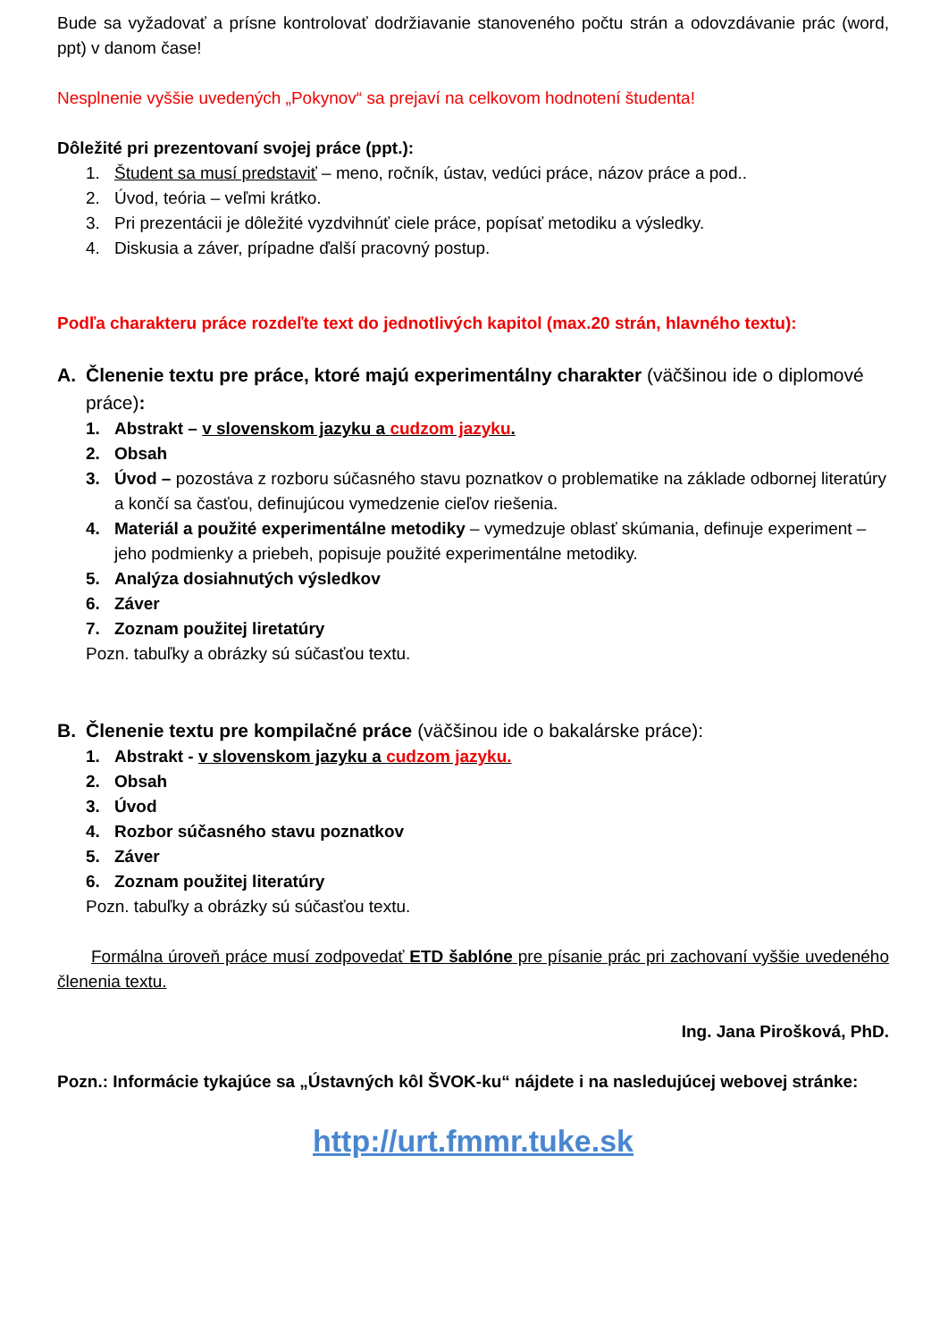Bude sa vyžadovať a prísne kontrolovať dodržiavanie stanoveného počtu strán a odovzdávanie prác (word, ppt) v danom čase!
Nesplnenie vyššie uvedených „Pokynov“ sa prejaví na celkovom hodnotení študenta!
Dôležité pri prezentovaní svojej práce (ppt.):
1. Študent sa musí predstaviť – meno, ročník, ústav, vedúci práce, názov práce a pod..
2. Úvod, teória – veľmi krátko.
3. Pri prezentácii je dôležité vyzdvihnúť ciele práce, popísať metodiku a výsledky.
4. Diskusia a záver, prípadne ďalší pracovný postup.
Podľa charakteru práce rozdeľte text do jednotlivých kapitol (max.20 strán, hlavného textu):
A. Členenie textu pre práce, ktoré majú experimentálny charakter (väčšinou ide o diplomové práce):
1. Abstrakt – v slovenskom jazyku a cudzom jazyku.
2. Obsah
3. Úvod – pozostáva z rozboru súčasného stavu poznatkov o problematike na základe odbornej literatúry a končí sa časťou, definujúcou vymedzenie cieľov riešenia.
4. Materiál a použité experimentálne metodiky – vymedzuje oblasť skúmania, definuje experiment – jeho podmienky a priebeh, popisuje použité experimentálne metodiky.
5. Analýza dosiahnutých výsledkov
6. Záver
7. Zoznam použitej liretatúry
Pozn. tabuľky a obrázky sú súčasťou textu.
B. Členenie textu pre kompilačné práce (väčšinou ide o bakalárske práce):
1. Abstrakt - v slovenskom jazyku a cudzom jazyku.
2. Obsah
3. Úvod
4. Rozbor súčasného stavu poznatkov
5. Záver
6. Zoznam použitej literatúry
Pozn. tabuľky a obrázky sú súčasťou textu.
Formálna úroveň práce musí zodpovedať ETD šablóne pre písanie prác pri zachovaní vyššie uvedeného členenia textu.
Ing. Jana Pirošková, PhD.
Pozn.: Informácie tykajúce sa „Ústavných kôl ŠVOK-ku“ nájdete i na nasledujúcej webovej stránke:
http://urt.fmmr.tuke.sk